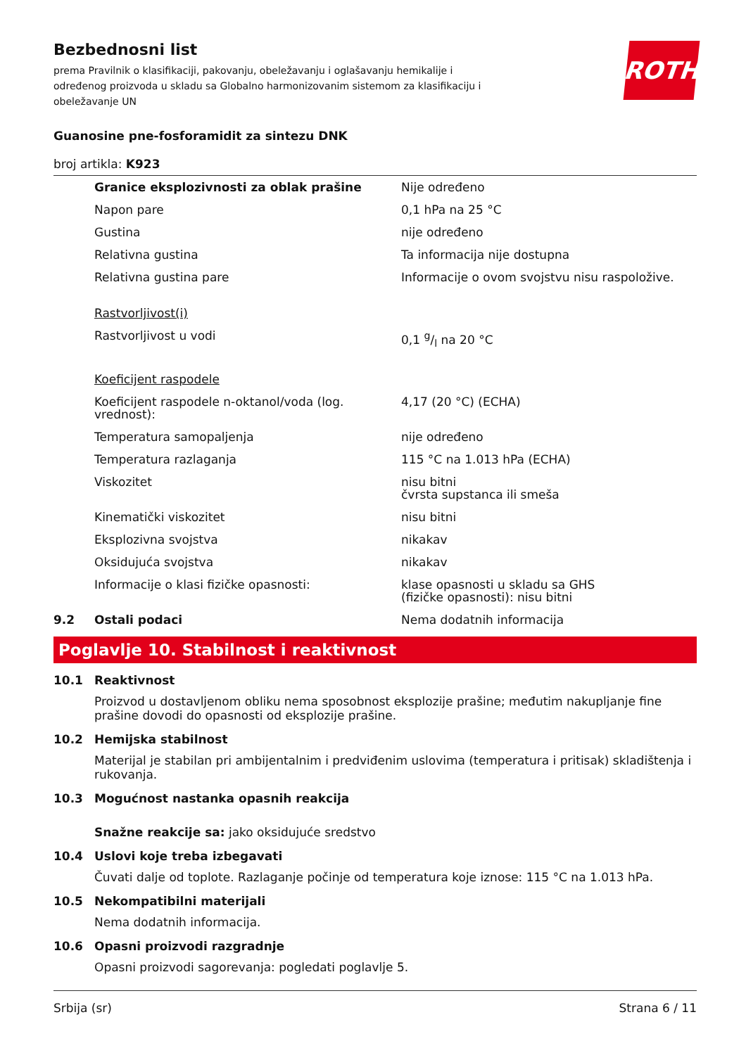ROTH
Bezbednosni list
prema Pravilnik o klasifikaciji, pakovanju, obeležavanju i oglašavanju hemikalije i određenog proizvoda u skladu sa Globalno harmonizovanim sistemom za klasifikaciju i obeležavanje UN
Guanosine pne-fosforamidit za sintezu DNK
broj artikla: K923
| | Granice eksplozivnosti za oblak prašine | Nije određeno |
| | Napon pare | 0,1 hPa na 25 °C |
| | Gustina | nije određeno |
| | Relativna gustina | Ta informacija nije dostupna |
| | Relativna gustina pare | Informacije o ovom svojstvu nisu raspoložive. |
| | Rastvorljivost(i) | |
| | Rastvorljivost u vodi | 0,1 g/l na 20 °C |
| | Koeficijent raspodele | |
| | Koeficijent raspodele n-oktanol/voda (log. vrednost): | 4,17 (20 °C) (ECHA) |
| | Temperatura samopaljenja | nije određeno |
| | Temperatura razlaganja | 115 °C na 1.013 hPa (ECHA) |
| | Viskozitet | nisu bitni čvrsta supstanca ili smeša |
| | Kinematički viskozitet | nisu bitni |
| | Eksplozivna svojstva | nikakav |
| | Oksidujuća svojstva | nikakav |
| | Informacije o klasi fizičke opasnosti: | klase opasnosti u skladu sa GHS (fizičke opasnosti): nisu bitni |
| 9.2 | Ostali podaci | Nema dodatnih informacija |
Poglavlje 10. Stabilnost i reaktivnost
10.1 Reaktivnost
Proizvod u dostavljenom obliku nema sposobnost eksplozije prašine; međutim nakupljanje fine prašine dovodi do opasnosti od eksplozije prašine.
10.2 Hemijska stabilnost
Materijal je stabilan pri ambijentalnim i predviđenim uslovima (temperatura i pritisak) skladištenja i rukovanja.
10.3 Mogućnost nastanka opasnih reakcija
Snažne reakcije sa: jako oksidujuće sredstvo
10.4 Uslovi koje treba izbegavati
Čuvati dalje od toplote. Razlaganje počinje od temperatura koje iznose: 115 °C na 1.013 hPa.
10.5 Nekompatibilni materijali
Nema dodatnih informacija.
10.6 Opasni proizvodi razgradnje
Opasni proizvodi sagorevanja: pogledati poglavlje 5.
Srbija (sr) Strana 6 / 11